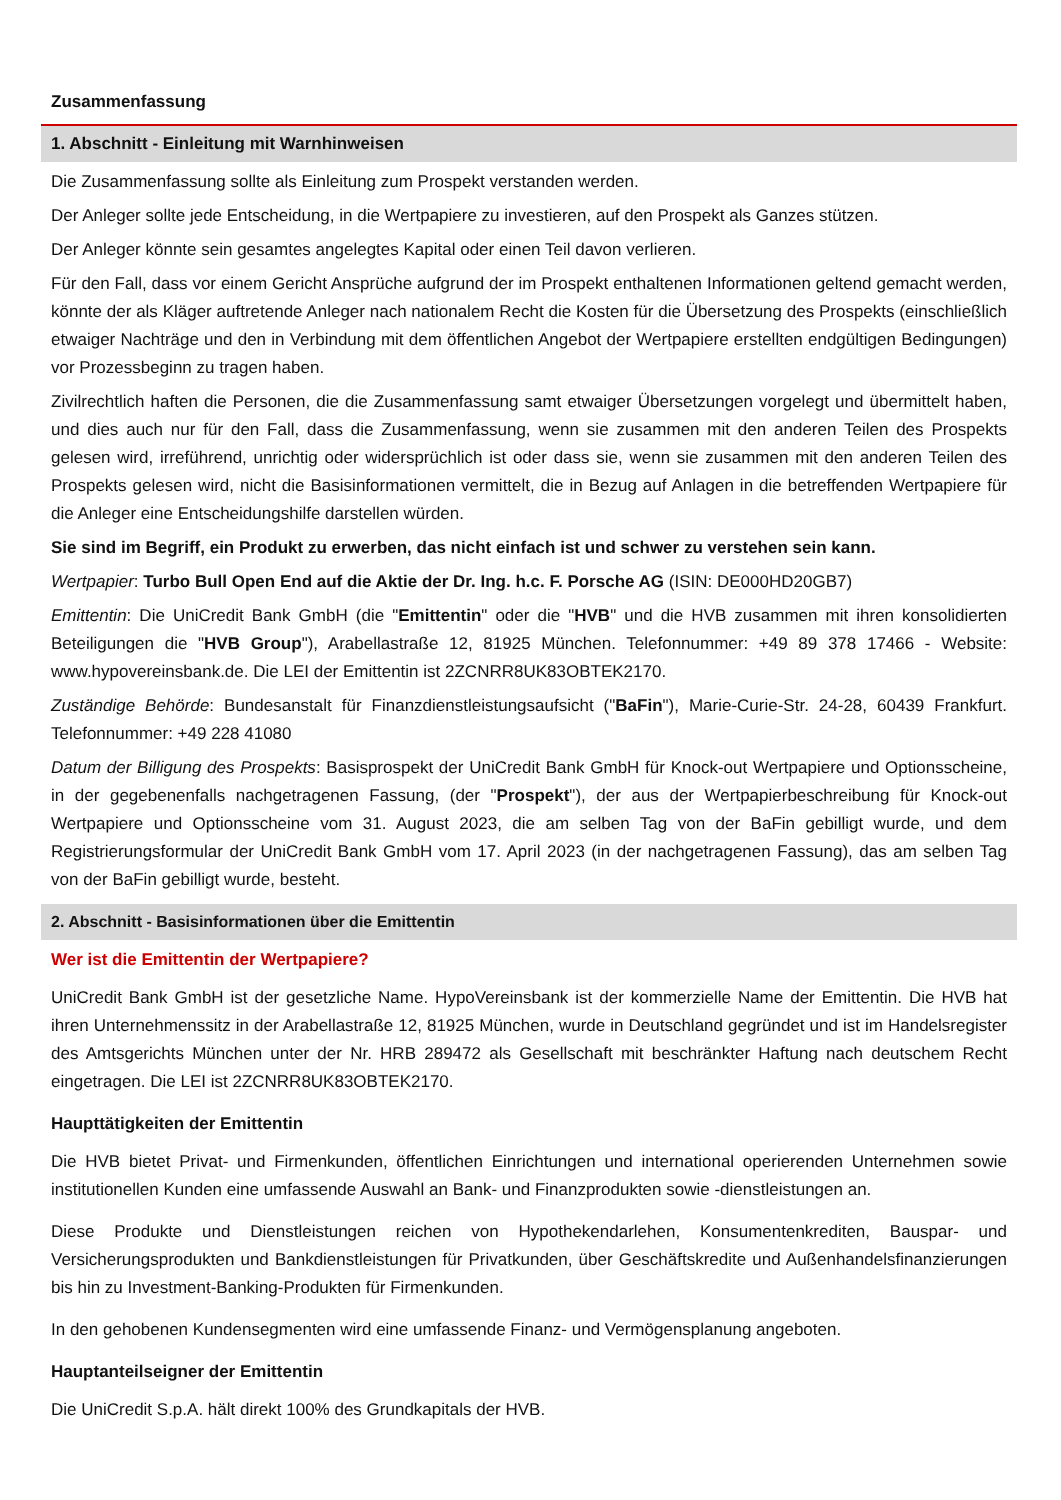Zusammenfassung
1. Abschnitt - Einleitung mit Warnhinweisen
Die Zusammenfassung sollte als Einleitung zum Prospekt verstanden werden.
Der Anleger sollte jede Entscheidung, in die Wertpapiere zu investieren, auf den Prospekt als Ganzes stützen.
Der Anleger könnte sein gesamtes angelegtes Kapital oder einen Teil davon verlieren.
Für den Fall, dass vor einem Gericht Ansprüche aufgrund der im Prospekt enthaltenen Informationen geltend gemacht werden, könnte der als Kläger auftretende Anleger nach nationalem Recht die Kosten für die Übersetzung des Prospekts (einschließlich etwaiger Nachträge und den in Verbindung mit dem öffentlichen Angebot der Wertpapiere erstellten endgültigen Bedingungen) vor Prozessbeginn zu tragen haben.
Zivilrechtlich haften die Personen, die die Zusammenfassung samt etwaiger Übersetzungen vorgelegt und übermittelt haben, und dies auch nur für den Fall, dass die Zusammenfassung, wenn sie zusammen mit den anderen Teilen des Prospekts gelesen wird, irreführend, unrichtig oder widersprüchlich ist oder dass sie, wenn sie zusammen mit den anderen Teilen des Prospekts gelesen wird, nicht die Basisinformationen vermittelt, die in Bezug auf Anlagen in die betreffenden Wertpapiere für die Anleger eine Entscheidungshilfe darstellen würden.
Sie sind im Begriff, ein Produkt zu erwerben, das nicht einfach ist und schwer zu verstehen sein kann.
Wertpapier: Turbo Bull Open End auf die Aktie der Dr. Ing. h.c. F. Porsche AG (ISIN: DE000HD20GB7)
Emittentin: Die UniCredit Bank GmbH (die "Emittentin" oder die "HVB" und die HVB zusammen mit ihren konsolidierten Beteiligungen die "HVB Group"), Arabellastraße 12, 81925 München. Telefonnummer: +49 89 378 17466 - Website: www.hypovereinsbank.de. Die LEI der Emittentin ist 2ZCNRR8UK83OBTEK2170.
Zuständige Behörde: Bundesanstalt für Finanzdienstleistungsaufsicht ("BaFin"), Marie-Curie-Str. 24-28, 60439 Frankfurt. Telefonnummer: +49 228 41080
Datum der Billigung des Prospekts: Basisprospekt der UniCredit Bank GmbH für Knock-out Wertpapiere und Optionsscheine, in der gegebenenfalls nachgetragenen Fassung, (der "Prospekt"), der aus der Wertpapierbeschreibung für Knock-out Wertpapiere und Optionsscheine vom 31. August 2023, die am selben Tag von der BaFin gebilligt wurde, und dem Registrierungsformular der UniCredit Bank GmbH vom 17. April 2023 (in der nachgetragenen Fassung), das am selben Tag von der BaFin gebilligt wurde, besteht.
2. Abschnitt - Basisinformationen über die Emittentin
Wer ist die Emittentin der Wertpapiere?
UniCredit Bank GmbH ist der gesetzliche Name. HypoVereinsbank ist der kommerzielle Name der Emittentin. Die HVB hat ihren Unternehmenssitz in der Arabellastraße 12, 81925 München, wurde in Deutschland gegründet und ist im Handelsregister des Amtsgerichts München unter der Nr. HRB 289472 als Gesellschaft mit beschränkter Haftung nach deutschem Recht eingetragen. Die LEI ist 2ZCNRR8UK83OBTEK2170.
Haupttätigkeiten der Emittentin
Die HVB bietet Privat- und Firmenkunden, öffentlichen Einrichtungen und international operierenden Unternehmen sowie institutionellen Kunden eine umfassende Auswahl an Bank- und Finanzprodukten sowie -dienstleistungen an.
Diese Produkte und Dienstleistungen reichen von Hypothekendarlehen, Konsumentenkrediten, Bauspar- und Versicherungsprodukten und Bankdienstleistungen für Privatkunden, über Geschäftskredite und Außenhandelsfinanzierungen bis hin zu Investment-Banking-Produkten für Firmenkunden.
In den gehobenen Kundensegmenten wird eine umfassende Finanz- und Vermögensplanung angeboten.
Hauptanteilseigner der Emittentin
Die UniCredit S.p.A. hält direkt 100% des Grundkapitals der HVB.